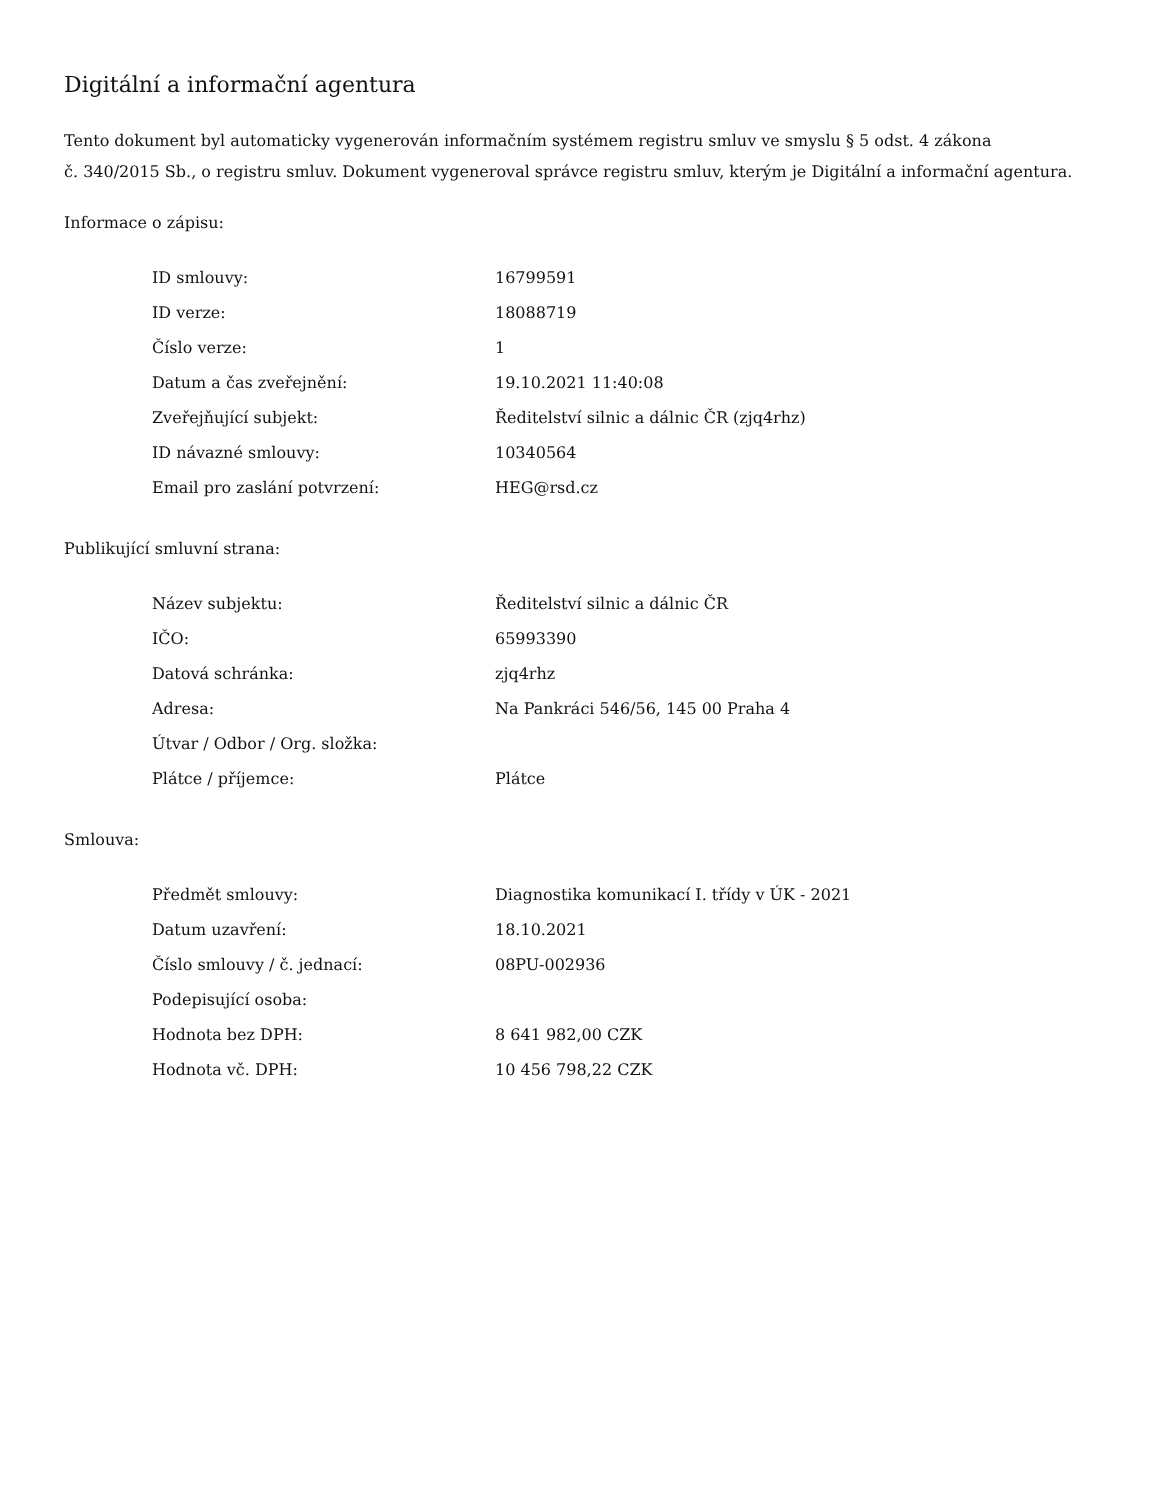Digitální a informační agentura
Tento dokument byl automaticky vygenerován informačním systémem registru smluv ve smyslu § 5 odst. 4 zákona
č. 340/2015 Sb., o registru smluv. Dokument vygeneroval správce registru smluv, kterým je Digitální a informační agentura.
Informace o zápisu:
| ID smlouvy: | 16799591 |
| ID verze: | 18088719 |
| Číslo verze: | 1 |
| Datum a čas zveřejnění: | 19.10.2021 11:40:08 |
| Zveřejňující subjekt: | Ředitelství silnic a dálnic ČR (zjq4rhz) |
| ID návazné smlouvy: | 10340564 |
| Email pro zaslání potvrzení: | HEG@rsd.cz |
Publikující smluvní strana:
| Název subjektu: | Ředitelství silnic a dálnic ČR |
| IČO: | 65993390 |
| Datová schránka: | zjq4rhz |
| Adresa: | Na Pankráci 546/56, 145 00 Praha 4 |
| Útvar / Odbor / Org. složka: | |
| Plátce / příjemce: | Plátce |
Smlouva:
| Předmět smlouvy: | Diagnostika komunikací I. třídy v ÚK - 2021 |
| Datum uzavření: | 18.10.2021 |
| Číslo smlouvy / č. jednací: | 08PU-002936 |
| Podepisující osoba: | |
| Hodnota bez DPH: | 8 641 982,00 CZK |
| Hodnota vč. DPH: | 10 456 798,22 CZK |